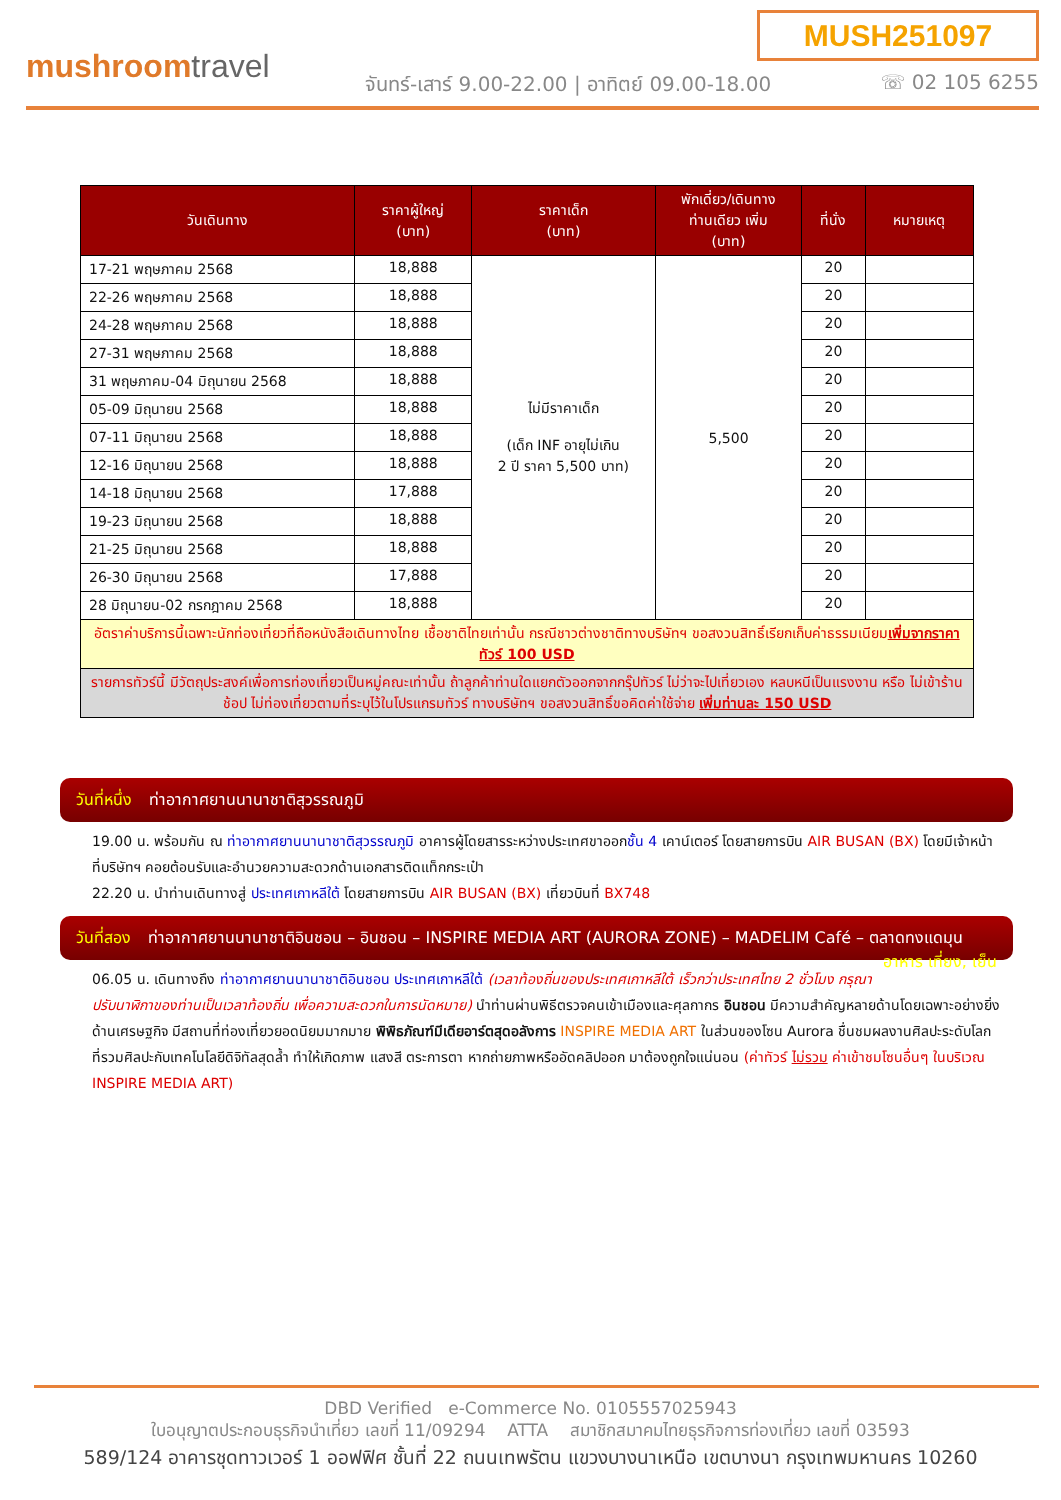MUSH251097
mushroomtravel
จันทร์-เสาร์ 9.00-22.00 | อาทิตย์ 09.00-18.00
☏ 02 105 6255
| วันเดินทาง | ราคาผู้ใหญ่ (บาท) | ราคาเด็ก (บาท) | พักเดี่ยว/เดินทาง ท่านเดียว เพิ่ม (บาท) | ที่นั่ง | หมายเหตุ |
| --- | --- | --- | --- | --- | --- |
| 17-21 พฤษภาคม 2568 | 18,888 | ไม่มีราคาเด็ก (เด็ก INF อายุไม่เกิน 2 ปี ราคา 5,500 บาท) | 5,500 | 20 | |
| 22-26 พฤษภาคม 2568 | 18,888 | | | 20 | |
| 24-28 พฤษภาคม 2568 | 18,888 | | | 20 | |
| 27-31 พฤษภาคม 2568 | 18,888 | | | 20 | |
| 31 พฤษภาคม-04 มิถุนายน 2568 | 18,888 | | | 20 | |
| 05-09 มิถุนายน 2568 | 18,888 | | | 20 | |
| 07-11 มิถุนายน 2568 | 18,888 | | | 20 | |
| 12-16 มิถุนายน 2568 | 18,888 | | | 20 | |
| 14-18 มิถุนายน 2568 | 17,888 | | | 20 | |
| 19-23 มิถุนายน 2568 | 18,888 | | | 20 | |
| 21-25 มิถุนายน 2568 | 18,888 | | | 20 | |
| 26-30 มิถุนายน 2568 | 17,888 | | | 20 | |
| 28 มิถุนายน-02 กรกฎาคม 2568 | 18,888 | | | 20 | |
| อัตราค่าบริการนี้เฉพาะนักท่องเที่ยวที่ถือหนังสือเดินทางไทย เชื้อชาติไทยเท่านั้น กรณีชาวต่างชาติทางบริษัทฯ ขอสงวนสิทธิ์เรียกเก็บค่าธรรมเนียม เพิ่มจากราคาทัวร์ 100 USD | | | | | |
| รายการทัวร์นี้ มีวัตถุประสงค์เพื่อการท่องเที่ยวเป็นหมู่คณะเท่านั้น ถ้าลูกค้าท่านใดแยกตัวออกจากกรุ๊ปทัวร์ ไม่ว่าจะไปเที่ยวเอง หลบหนีเป็นแรงงาน หรือ ไม่เข้าร้านช้อป ไม่ท่องเที่ยวตามที่ระบุไว้ในโปรแกรมทัวร์ ทางบริษัทฯ ขอสงวนสิทธิ์ขอคิดค่าใช้จ่าย เพิ่มท่านละ 150 USD | | | | | |
วันที่หนึ่ง ท่าอากาศยานนานาชาติสุวรรณภูมิ
19.00 น. พร้อมกัน ณ ท่าอากาศยานนานาชาติสุวรรณภูมิ อาคารผู้โดยสารระหว่างประเทศขาออกชั้น 4 เคาน์เตอร์ โดยสายการบิน AIR BUSAN (BX) โดยมีเจ้าหน้าที่บริษัทฯ คอยต้อนรับและอำนวยความสะดวกด้านเอกสารติดแท็กกระเป๋า
22.20 น. นำท่านเดินทางสู่ ประเทศเกาหลีใต้ โดยสายการบิน AIR BUSAN (BX) เที่ยวบินที่ BX748
วันที่สอง ท่าอากาศยานนานาชาติอินชอน – อินชอน – INSPIRE MEDIA ART (AURORA ZONE) – MADELIM Café – ตลาดทงแดมุน อาหาร เที่ยง, เย็น
06.05 น. เดินทางถึง ท่าอากาศยานนานาชาติอินชอน ประเทศเกาหลีใต้ (เวลาท้องถิ่นของประเทศเกาหลีใต้ เร็วกว่าประเทศไทย 2 ชั่วโมง กรุณาปรับนาฬิกาของท่านเป็นเวลาท้องถิ่น เพื่อความสะดวกในการนัดหมาย) นำท่านผ่านพิธีตรวจคนเข้าเมืองและศุลกากร อินชอน มีความสำคัญหลายด้านโดยเฉพาะอย่างยิ่งด้านเศรษฐกิจ มีสถานที่ท่องเที่ยวยอดนิยมมากมาย พิพิธภัณฑ์มีเดียอาร์ตสุดอลังการ INSPIRE MEDIA ART ในส่วนของโซน Aurora ชื่นชมผลงานศิลปะระดับโลก ที่รวมศิลปะกับเทคโนโลยีดิจิทัลสุดล้ำ ทำให้เกิดภาพ แสงสี ตระการตา หากถ่ายภาพหรืออัดคลิปออก มาต้องถูกใจแน่นอน (ค่าทัวร์ ไม่รวม ค่าเข้าชมโซนอื่นๆ ในบริเวณ INSPIRE MEDIA ART)
DBD Verified e-Commerce No. 0105557025943
ใบอนุญาตประกอบธุรกิจนำเที่ยว เลขที่ 11/09294 ATTA สมาชิกสมาคมไทยธุรกิจการท่องเที่ยว เลขที่ 03593
589/124 อาคารชุดทาวเวอร์ 1 ออฟฟิศ ชั้นที่ 22 ถนนเทพรัตน แขวงบางนาเหนือ เขตบางนา กรุงเทพมหานคร 10260